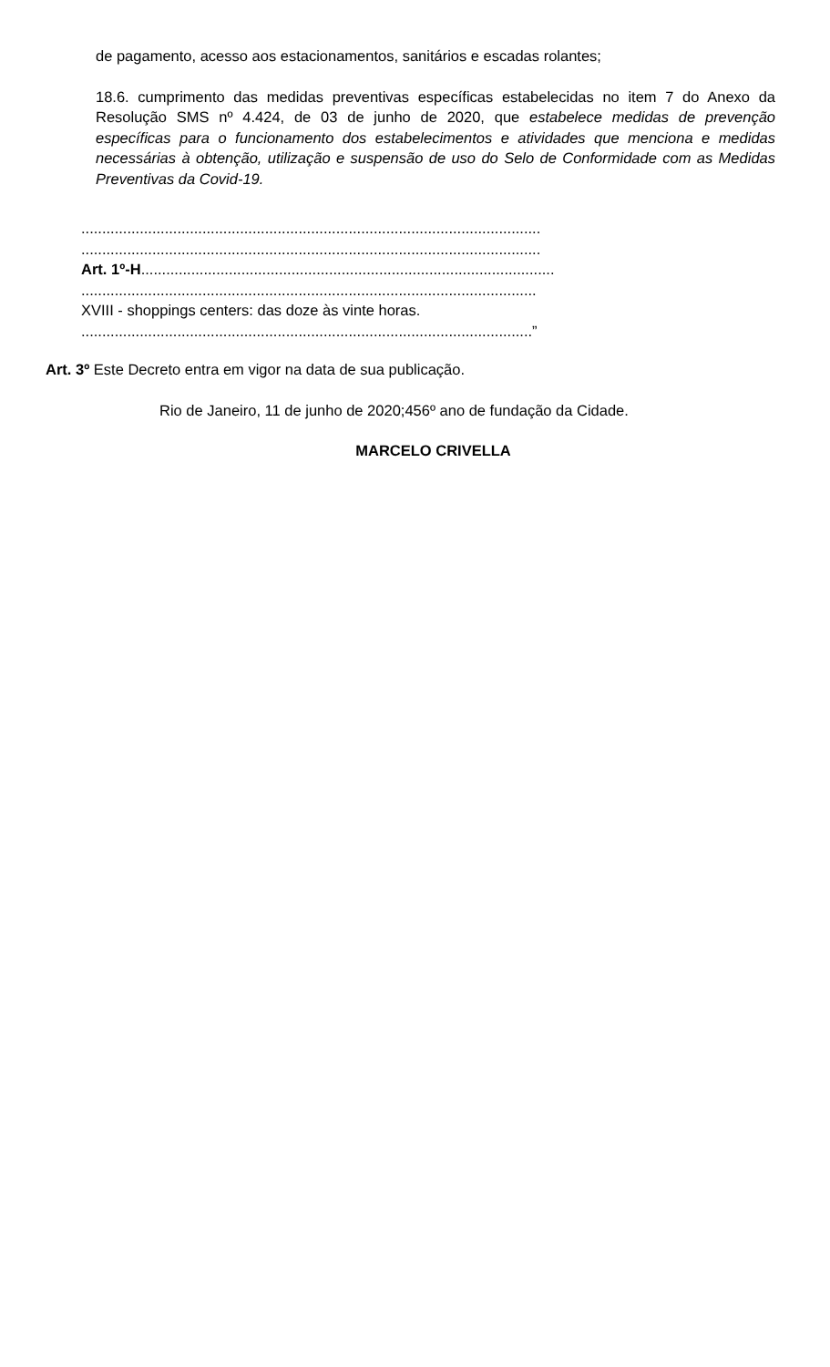de pagamento, acesso aos estacionamentos, sanitários e escadas rolantes;
18.6. cumprimento das medidas preventivas específicas estabelecidas no item 7 do Anexo da Resolução SMS nº 4.424, de 03 de junho de 2020, que estabelece medidas de prevenção específicas para o funcionamento dos estabelecimentos e atividades que menciona e medidas necessárias à obtenção, utilização e suspensão de uso do Selo de Conformidade com as Medidas Preventivas da Covid-19.
..............................................................................................................
..............................................................................................................
Art. 1º-H...................................................................................................
.............................................................................................................
XVIII - shoppings centers: das doze às vinte horas.
............................................................................................................”
Art. 3º Este Decreto entra em vigor na data de sua publicação.
Rio de Janeiro, 11 de junho de 2020;456º ano de fundação da Cidade.
MARCELO CRIVELLA